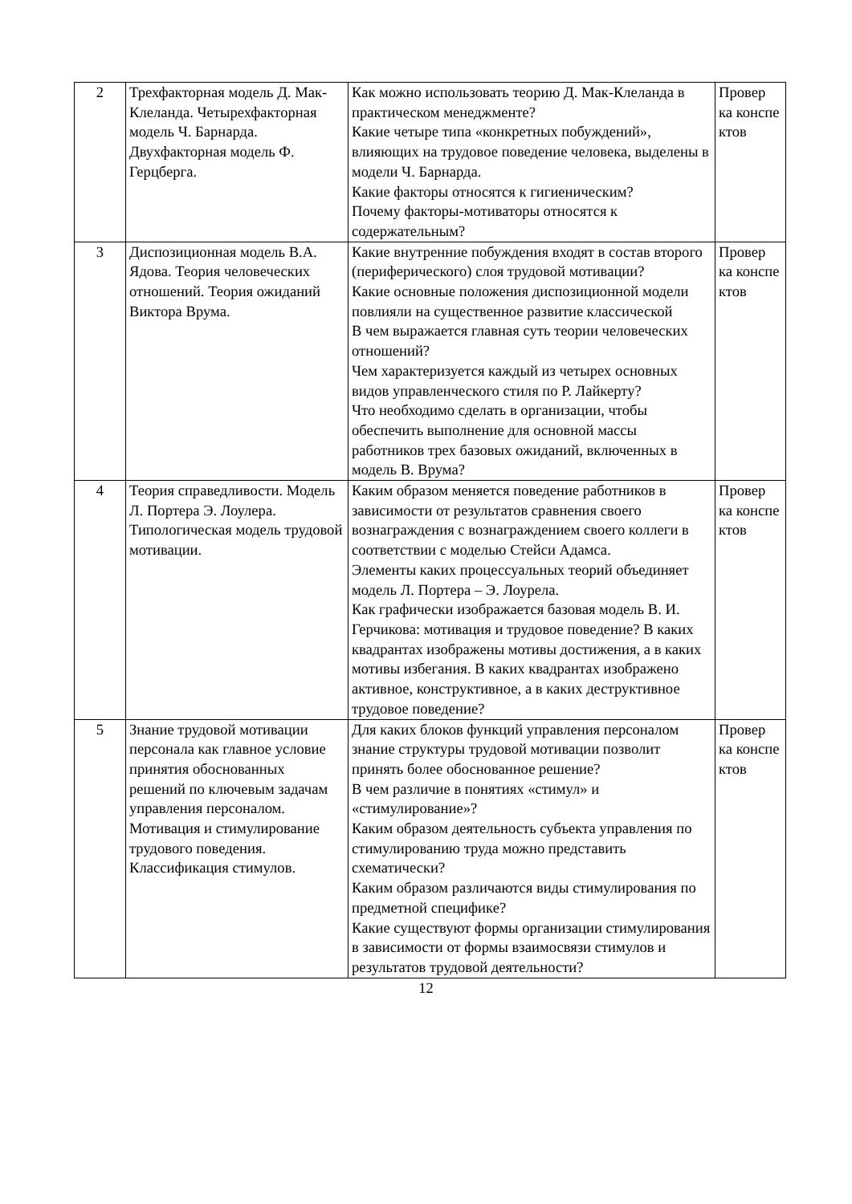| 2 | Трехфакторная модель Д. Мак-Клеланда. Четырехфакторная модель Ч. Барнарда. Двухфакторная модель Ф. Герцберга. | Как можно использовать теорию Д. Мак-Клеланда в практическом менеджменте? Какие четыре типа «конкретных побуждений», влияющих на трудовое поведение человека, выделены в модели Ч. Барнарда. Какие факторы относятся к гигиеническим? Почему факторы-мотиваторы относятся к содержательным? | Провер ка конспе ктов |
| 3 | Диспозиционная модель В.А. Ядова. Теория человеческих отношений. Теория ожиданий Виктора Врума. | Какие внутренние побуждения входят в состав второго (периферического) слоя трудовой мотивации? Какие основные положения диспозиционной модели повлияли на существенное развитие классической В чем выражается главная суть теории человеческих отношений? Чем характеризуется каждый из четырех основных видов управленческого стиля по Р. Лайкерту? Что необходимо сделать в организации, чтобы обеспечить выполнение для основной массы работников трех базовых ожиданий, включенных в модель В. Врума? | Провер ка конспе ктов |
| 4 | Теория справедливости. Модель Л. Портера Э. Лоулера. Типологическая модель трудовой мотивации. | Каким образом меняется поведение работников в зависимости от результатов сравнения своего вознаграждения с вознаграждением своего коллеги в соответствии с моделью Стейси Адамса. Элементы каких процессуальных теорий объединяет модель Л. Портера – Э. Лоурела. Как графически изображается базовая модель В. И. Герчикова: мотивация и трудовое поведение? В каких квадрантах изображены мотивы достижения, а в каких мотивы избегания. В каких квадрантах изображено активное, конструктивное, а в каких деструктивное трудовое поведение? | Провер ка конспе ктов |
| 5 | Знание трудовой мотивации персонала как главное условие принятия обоснованных решений по ключевым задачам управления персоналом. Мотивация и стимулирование трудового поведения. Классификация стимулов. | Для каких блоков функций управления персоналом знание структуры трудовой мотивации позволит принять более обоснованное решение? В чем различие в понятиях «стимул» и «стимулирование»? Каким образом деятельность субъекта управления по стимулированию труда можно представить схематически? Каким образом различаются виды стимулирования по предметной специфике? Какие существуют формы организации стимулирования в зависимости от формы взаимосвязи стимулов и результатов трудовой деятельности? | Провер ка конспе ктов |
12